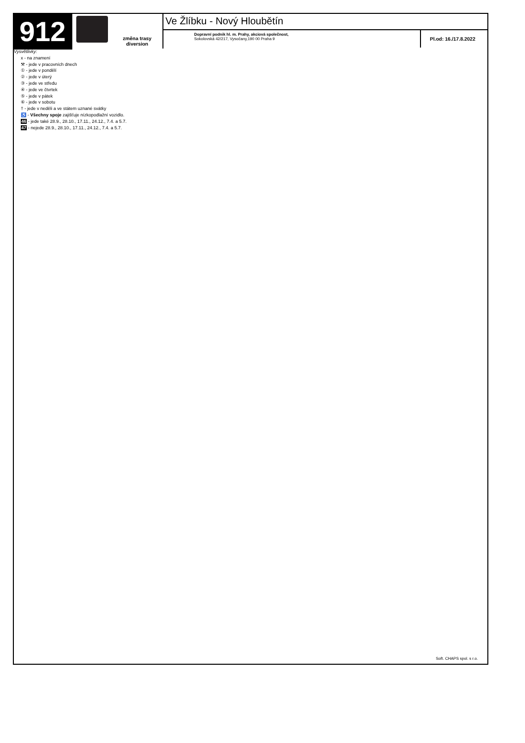912
změna trasy
diversion
Ve Žlíbku - Nový Hloubětín
Dopravní podnik hl. m. Prahy, akciová společnost,
Sokolovská 42/217, Vysočany,190 00 Praha 9
Pl.od: 16./17.8.2022
Vysvětlivky:
x - na znamení
⚒ - jede v pracovních dnech
① - jede v pondělí
② - jede v úterý
③ - jede ve středu
④ - jede ve čtvrtek
⑤ - jede v pátek
⑥ - jede v sobotu
† - jede v neděli a ve státem uznané svátky
♿ - Všechny spoje zajišťuje nízkopodlažní vozidlo.
46 - jede také 28.9., 28.10., 17.11., 24.12., 7.4. a 5.7.
47 - nejede 28.9., 28.10., 17.11., 24.12., 7.4. a 5.7.
Soft. CHAPS spol. s r.o.